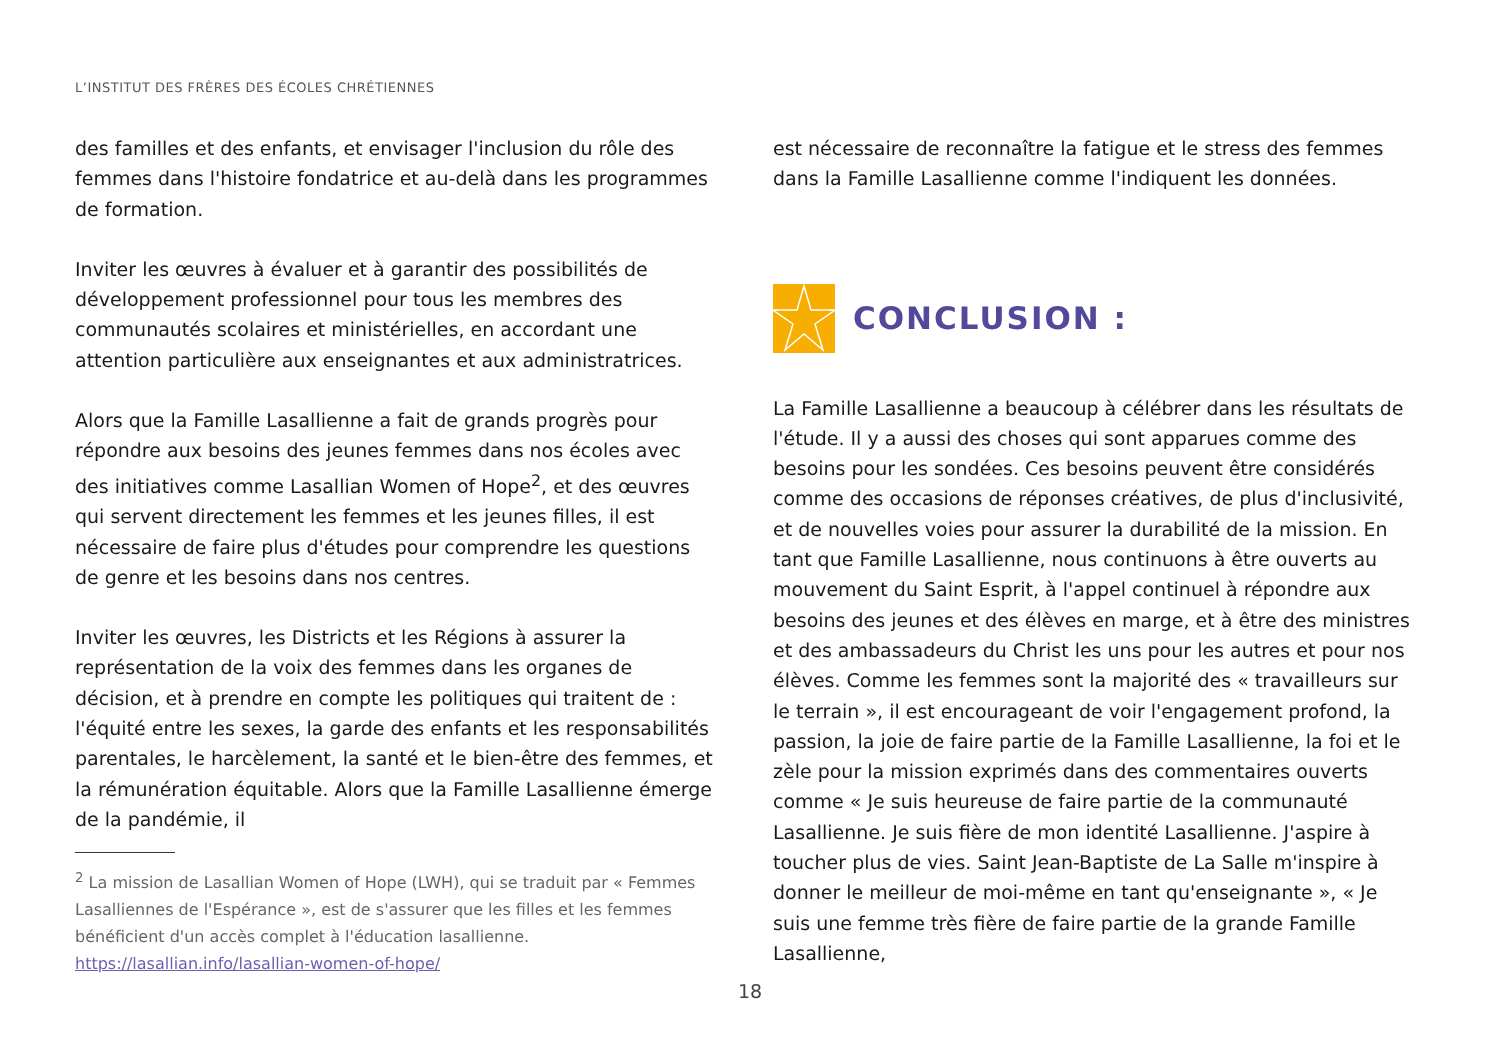L’INSTITUT DES FRÈRES DES ÉCOLES CHRÉTIENNES
des familles et des enfants, et envisager l'inclusion du rôle des femmes dans l'histoire fondatrice et au-delà dans les programmes de formation.
Inviter les œuvres à évaluer et à garantir des possibilités de développement professionnel pour tous les membres des communautés scolaires et ministérielles, en accordant une attention particulière aux enseignantes et aux administratrices.
Alors que la Famille Lasallienne a fait de grands progrès pour répondre aux besoins des jeunes femmes dans nos écoles avec des initiatives comme Lasallian Women of Hope<sup>2</sup>, et des œuvres qui servent directement les femmes et les jeunes filles, il est nécessaire de faire plus d'études pour comprendre les questions de genre et les besoins dans nos centres.
Inviter les œuvres, les Districts et les Régions à assurer la représentation de la voix des femmes dans les organes de décision, et à prendre en compte les politiques qui traitent de : l'équité entre les sexes, la garde des enfants et les responsabilités parentales, le harcèlement, la santé et le bien-être des femmes, et la rémunération équitable. Alors que la Famille Lasallienne émerge de la pandémie, il
<sup>2</sup> La mission de Lasallian Women of Hope (LWH), qui se traduit par « Femmes Lasalliennes de l'Espérance », est de s'assurer que les filles et les femmes bénéficient d'un accès complet à l'éducation lasallienne. https://lasallian.info/lasallian-women-of-hope/
est nécessaire de reconnaître la fatigue et le stress des femmes dans la Famille Lasallienne comme l'indiquent les données.
CONCLUSION :
La Famille Lasallienne a beaucoup à célébrer dans les résultats de l'étude. Il y a aussi des choses qui sont apparues comme des besoins pour les sondées. Ces besoins peuvent être considérés comme des occasions de réponses créatives, de plus d'inclusivité, et de nouvelles voies pour assurer la durabilité de la mission. En tant que Famille Lasallienne, nous continuons à être ouverts au mouvement du Saint Esprit, à l'appel continuel à répondre aux besoins des jeunes et des élèves en marge, et à être des ministres et des ambassadeurs du Christ les uns pour les autres et pour nos élèves. Comme les femmes sont la majorité des « travailleurs sur le terrain », il est encourageant de voir l'engagement profond, la passion, la joie de faire partie de la Famille Lasallienne, la foi et le zèle pour la mission exprimés dans des commentaires ouverts comme « Je suis heureuse de faire partie de la communauté Lasallienne. Je suis fière de mon identité Lasallienne. J'aspire à toucher plus de vies. Saint Jean-Baptiste de La Salle m'inspire à donner le meilleur de moi-même en tant qu'enseignante », « Je suis une femme très fière de faire partie de la grande Famille Lasallienne,
18